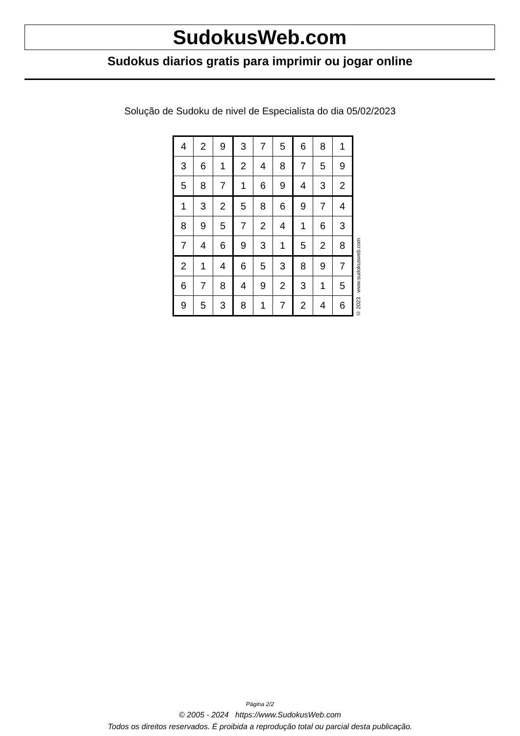SudokusWeb.com
Sudokus diarios gratis para imprimir ou jogar online
Solução de Sudoku de nivel de Especialista do dia 05/02/2023
| 4 | 2 | 9 | 3 | 7 | 5 | 6 | 8 | 1 |
| 3 | 6 | 1 | 2 | 4 | 8 | 7 | 5 | 9 |
| 5 | 8 | 7 | 1 | 6 | 9 | 4 | 3 | 2 |
| 1 | 3 | 2 | 5 | 8 | 6 | 9 | 7 | 4 |
| 8 | 9 | 5 | 7 | 2 | 4 | 1 | 6 | 3 |
| 7 | 4 | 6 | 9 | 3 | 1 | 5 | 2 | 8 |
| 2 | 1 | 4 | 6 | 5 | 3 | 8 | 9 | 7 |
| 6 | 7 | 8 | 4 | 9 | 2 | 3 | 1 | 5 |
| 9 | 5 | 3 | 8 | 1 | 7 | 2 | 4 | 6 |
© 2023 www.sudokusweb.com
Página 2/2
© 2005 - 2024 https://www.SudokusWeb.com
Todos os direitos reservados. É proibida a reprodução total ou parcial desta publicação.